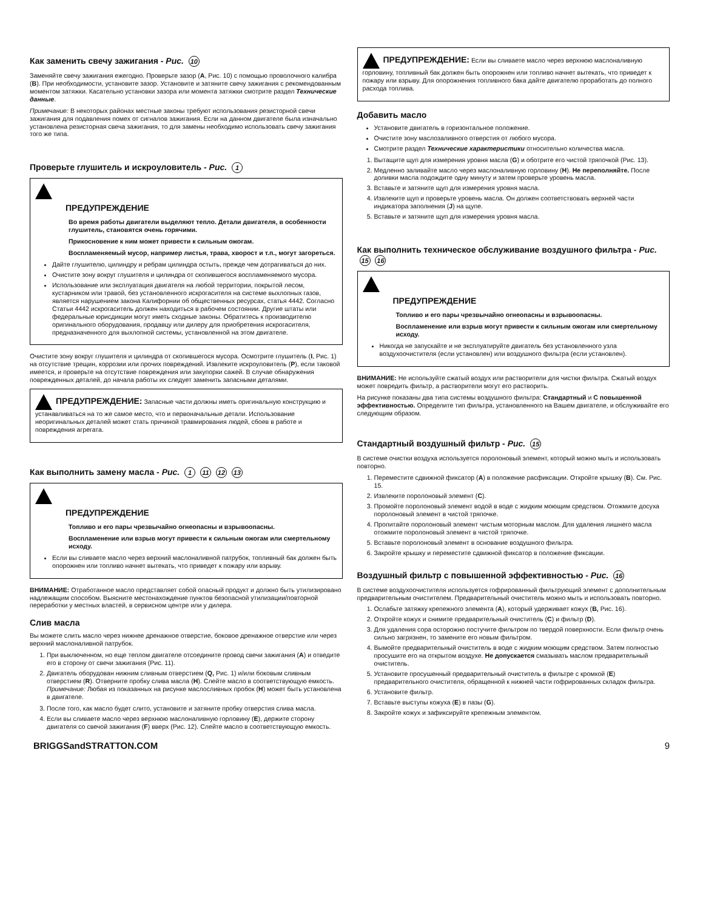Как заменить свечу зажигания - Рис. 10
Заменяйте свечу зажигания ежегодно. Проверьте зазор (A, Рис. 10) с помощью проволочного калибра (B). При необходимости, установите зазор. Установите и затяните свечу зажигания с рекомендованным моментом затяжки. Касательно установки зазора или момента затяжки смотрите раздел Технические данные.
Примечание: В некоторых районах местные законы требуют использования резисторной свечи зажигания для подавления помех от сигналов зажигания. Если на данном двигателе была изначально установлена резисторная свеча зажигания, то для замены необходимо использовать свечу зажигания того же типа.
Проверьте глушитель и искроуловитель - Рис. 1
ПРЕДУПРЕЖДЕНИЕ
Во время работы двигатели выделяют тепло. Детали двигателя, в особенности глушитель, становятся очень горячими.
Прикосновение к ним может привести к сильным ожогам.
Воспламеняемый мусор, например листья, трава, хворост и т.п., могут загореться.
Дайте глушителю, цилиндру и ребрам цилиндра остыть, прежде чем дотрагиваться до них.
Очистите зону вокруг глушителя и цилиндра от скопившегося воспламеняемого мусора.
Использование или эксплуатация двигателя на любой территории, покрытой лесом, кустарником или травой, без установленного искрогасителя на системе выхлопных газов, является нарушением закона Калифорнии об общественных ресурсах, статья 4442. Согласно Статьи 4442 искрогаситель должен находиться в рабочем состоянии. Другие штаты или федеральные юрисдикции могут иметь сходные законы. Обратитесь к производителю оригинального оборудования, продавцу или дилеру для приобретения искрогасителя, предназначенного для выхлопной системы, установленной на этом двигателе.
Очистите зону вокруг глушителя и цилиндра от скопившегося мусора. Осмотрите глушитель (I, Рис. 1) на отсутствие трещин, коррозии или прочих повреждений. Извлеките искроуловитель (P), если таковой имеется, и проверьте на отсутствие повреждения или закупорки сажей. В случае обнаружения поврежденных деталей, до начала работы их следует заменить запасными деталями.
ПРЕДУПРЕЖДЕНИЕ: Запасные части должны иметь оригинальную конструкцию и устанавливаться на то же самое место, что и первоначальные детали. Использование неоригинальных деталей может стать причиной травмирования людей, сбоев в работе и повреждения агрегата.
Как выполнить замену масла - Рис. 1 11 12 13
ПРЕДУПРЕЖДЕНИЕ
Топливо и его пары чрезвычайно огнеопасны и взрывоопасны.
Воспламенение или взрыв могут привести к сильным ожогам или смертельному исходу.
Если вы сливаете масло через верхний маслоналивной патрубок, топливный бак должен быть опорожнен или топливо начнет вытекать, что приведет к пожару или взрыву.
ВНИМАНИЕ: Отработанное масло представляет собой опасный продукт и должно быть утилизировано надлежащим способом. Выясните местонахождение пунктов безопасной утилизации/повторной переработки у местных властей, в сервисном центре или у дилера.
Слив масла
Вы можете слить масло через нижнее дренажное отверстие, боковое дренажное отверстие или через верхний маслоналивной патрубок.
1. При выключенном, но еще теплом двигателе отсоедините провод свечи зажигания (A) и отведите его в сторону от свечи зажигания (Рис. 11).
2. Двигатель оборудован нижним сливным отверстием (Q, Рис. 1) и/или боковым сливным отверстием (R). Отверните пробку слива масла (H). Слейте масло в соответствующую емкость.
Примечание: Любая из показанных на рисунке маслосливных пробок (H) может быть установлена в двигателе.
3. После того, как масло будет слито, установите и затяните пробку отверстия слива масла.
4. Если вы сливаете масло через верхнюю маслоналивную горловину (E), держите сторону двигателя со свечой зажигания (F) вверх (Рис. 12). Слейте масло в соответствующую емкость.
ПРЕДУПРЕЖДЕНИЕ: Если вы сливаете масло через верхнюю маслоналивную горловину, топливный бак должен быть опорожнен или топливо начнет вытекать, что приведет к пожару или взрыву. Для опорожнения топливного бака дайте двигателю проработать до полного расхода топлива.
Добавить масло
Установите двигатель в горизонтальное положение.
Очистите зону маслозаливного отверстия от любого мусора.
Смотрите раздел Технические характеристики относительно количества масла.
1. Вытащите щуп для измерения уровня масла (G) и оботрите его чистой тряпочкой (Рис. 13).
2. Медленно заливайте масло через маслоналивную горловину (H). Не переполняйте. После доливки масла подождите одну минуту и затем проверьте уровень масла.
3. Вставьте и затяните щуп для измерения уровня масла.
4. Извлеките щуп и проверьте уровень масла. Он должен соответствовать верхней части индикатора заполнения (J) на щупе.
5. Вставьте и затяните щуп для измерения уровня масла.
Как выполнить техническое обслуживание воздушного фильтра - Рис. 15 16
ПРЕДУПРЕЖДЕНИЕ
Топливо и его пары чрезвычайно огнеопасны и взрывоопасны.
Воспламенение или взрыв могут привести к сильным ожогам или смертельному исходу.
Никогда не запускайте и не эксплуатируйте двигатель без установленного узла воздухоочистителя (если установлен) или воздушного фильтра (если установлен).
ВНИМАНИЕ: Не используйте сжатый воздух или растворители для чистки фильтра. Сжатый воздух может повредить фильтр, а растворители могут его растворить.
На рисунке показаны два типа системы воздушного фильтра: Стандартный и С повышенной эффективностью. Определите тип фильтра, установленного на Вашем двигателе, и обслуживайте его следующим образом.
Стандартный воздушный фильтр - Рис. 15
В системе очистки воздуха используется поролоновый элемент, который можно мыть и использовать повторно.
1. Переместите сдвижной фиксатор (A) в положение расфиксации. Откройте крышку (B). См. Рис. 15.
2. Извлеките поролоновый элемент (C).
3. Промойте поролоновый элемент водой в воде с жидким моющим средством. Отожмите досуха поролоновый элемент в чистой тряпочке.
4. Пропитайте поролоновый элемент чистым моторным маслом. Для удаления лишнего масла отожмите поролоновый элемент в чистой тряпочке.
5. Вставьте поролоновый элемент в основание воздушного фильтра.
6. Закройте крышку и переместите сдвижной фиксатор в положение фиксации.
Воздушный фильтр с повышенной эффективностью - Рис. 16
В системе воздухоочистителя используется гофрированный фильтрующий элемент с дополнительным предварительным очистителем. Предварительный очиститель можно мыть и использовать повторно.
1. Ослабьте затяжку крепежного элемента (A), который удерживает кожух (B, Рис. 16).
2. Откройте кожух и снимите предварительный очиститель (C) и фильтр (D).
3. Для удаления сора осторожно постучите фильтром по твердой поверхности. Если фильтр очень сильно загрязнен, то замените его новым фильтром.
4. Вымойте предварительный очиститель в воде с жидким моющим средством. Затем полностью просушите его на открытом воздухе. Не допускается смазывать маслом предварительный очиститель.
5. Установите просушенный предварительный очиститель в фильтре с кромкой (E) предварительного очистителя, обращенной к нижней части гофрированных складок фильтра.
6. Установите фильтр.
7. Вставьте выступы кожуха (E) в пазы (G).
8. Закройте кожух и зафиксируйте крепежным элементом.
BRIGGSandSTRATTON.COM 9